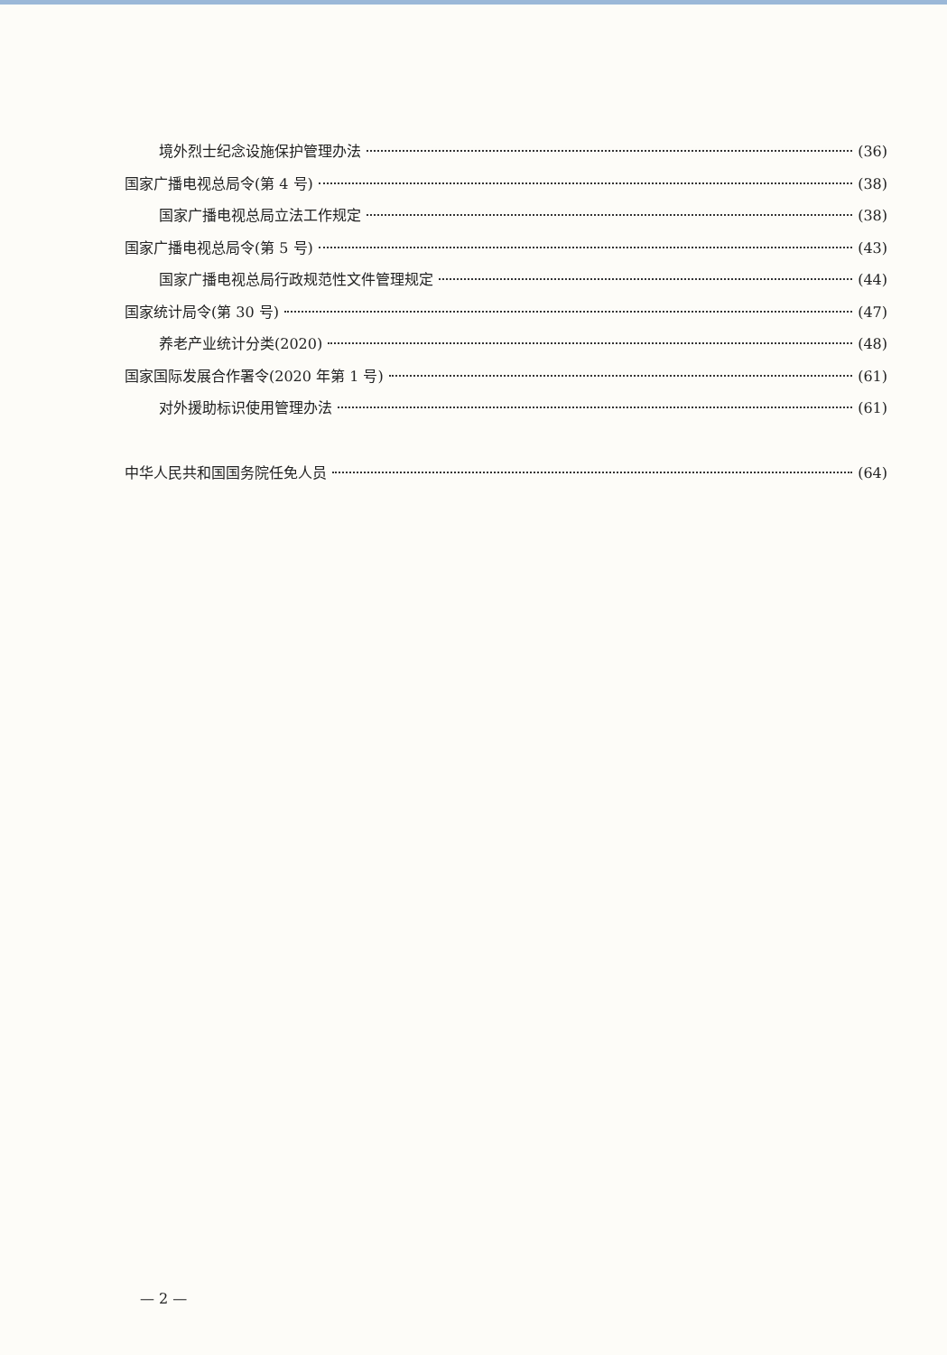境外烈士纪念设施保护管理办法 (36)
国家广播电视总局令(第 4 号) (38)
国家广播电视总局立法工作规定 (38)
国家广播电视总局令(第 5 号) (43)
国家广播电视总局行政规范性文件管理规定 (44)
国家统计局令(第 30 号) (47)
养老产业统计分类(2020) (48)
国家国际发展合作署令(2020 年第 1 号) (61)
对外援助标识使用管理办法 (61)
中华人民共和国国务院任免人员 (64)
— 2 —